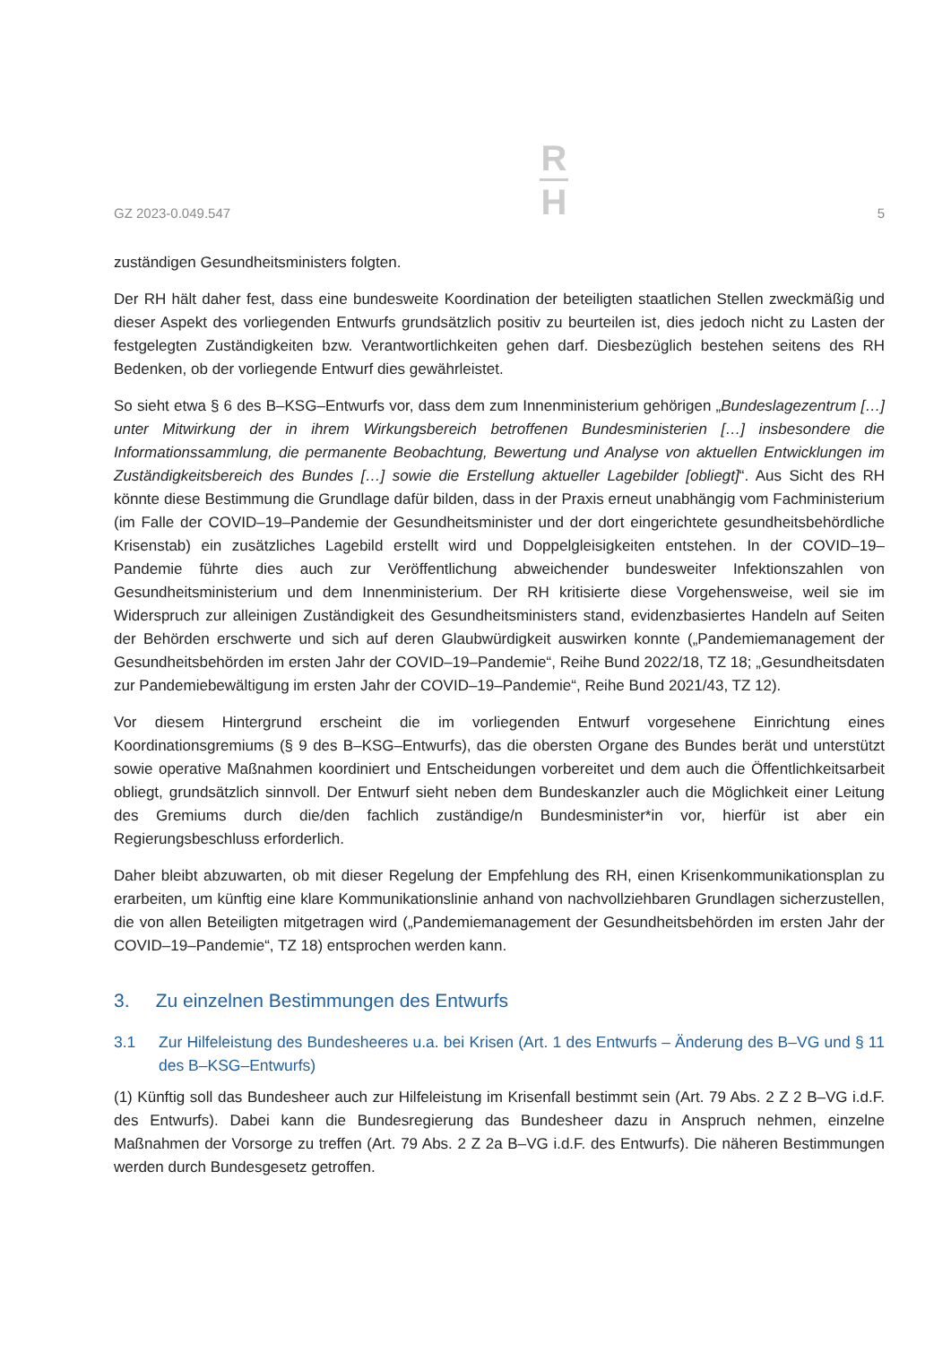GZ 2023-0.049.547
R
H
5
zuständigen Gesundheitsministers folgten.
Der RH hält daher fest, dass eine bundesweite Koordination der beteiligten staatlichen Stellen zweckmäßig und dieser Aspekt des vorliegenden Entwurfs grundsätzlich positiv zu beurteilen ist, dies jedoch nicht zu Lasten der festgelegten Zuständigkeiten bzw. Verantwortlichkeiten gehen darf. Diesbezüglich bestehen seitens des RH Bedenken, ob der vorliegende Entwurf dies gewährleistet.
So sieht etwa § 6 des B–KSG–Entwurfs vor, dass dem zum Innenministerium gehörigen „Bundeslage­zentrum […] unter Mitwirkung der in ihrem Wirkungsbereich betroffenen Bundesministerien […] insbesondere die Informationssammlung, die permanente Beobachtung, Bewertung und Analyse von aktuellen Entwicklungen im Zuständigkeitsbereich des Bundes […] sowie die Erstellung aktueller Lage­bilder [obliegt]“. Aus Sicht des RH könnte diese Bestimmung die Grundlage dafür bilden, dass in der Praxis erneut unabhängig vom Fachministerium (im Falle der COVID–19–Pandemie der Gesundheitsminister und der dort eingerichtete gesundheitsbehördliche Krisenstab) ein zusätzliches Lagebild erstellt wird und Doppelgleisigkeiten entstehen. In der COVID–19–Pandemie führte dies auch zur Veröffentlichung abweichender bundesweiter Infektionszahlen von Gesundheitsministerium und dem Innenministerium. Der RH kritisierte diese Vorgehensweise, weil sie im Widerspruch zur alleinigen Zuständigkeit des Gesundheitsministers stand, evidenzbasiertes Handeln auf Seiten der Behörden erschwerte und sich auf deren Glaubwürdigkeit auswirken konnte („Pandemiemanagement der Gesundheitsbehörden im ersten Jahr der COVID–19–Pandemie“, Reihe Bund 2022/18, TZ 18; „Gesundheitsdaten zur Pandemiebewältigung im ersten Jahr der COVID–19–Pandemie“, Reihe Bund 2021/43, TZ 12).
Vor diesem Hintergrund erscheint die im vorliegenden Entwurf vorgesehene Einrichtung eines Koordinationsgremiums (§ 9 des B–KSG–Entwurfs), das die obersten Organe des Bundes berät und unterstützt sowie operative Maßnahmen koordiniert und Entscheidungen vorbereitet und dem auch die Öffentlichkeitsarbeit obliegt, grundsätzlich sinnvoll. Der Entwurf sieht neben dem Bundeskanzler auch die Möglichkeit einer Leitung des Gremiums durch die/den fachlich zuständige/n Bundesminister*in vor, hierfür ist aber ein Regierungsbeschluss erforderlich.
Daher bleibt abzuwarten, ob mit dieser Regelung der Empfehlung des RH, einen Krisenkommunikations­plan zu erarbeiten, um künftig eine klare Kommunikationslinie anhand von nachvollziehbaren Grundlagen sicherzustellen, die von allen Beteiligten mitgetragen wird („Pandemiemanagement der Gesundheitsbehörden im ersten Jahr der COVID–19–Pandemie“, TZ 18) entsprochen werden kann.
3. Zu einzelnen Bestimmungen des Entwurfs
3.1 Zur Hilfeleistung des Bundesheeres u.a. bei Krisen (Art. 1 des Entwurfs – Änderung des B–VG und § 11 des B–KSG–Entwurfs)
(1) Künftig soll das Bundesheer auch zur Hilfeleistung im Krisenfall bestimmt sein (Art. 79 Abs. 2 Z 2 B–VG i.d.F. des Entwurfs). Dabei kann die Bundesregierung das Bundesheer dazu in Anspruch nehmen, einzelne Maßnahmen der Vorsorge zu treffen (Art. 79 Abs. 2 Z 2a B–VG i.d.F. des Entwurfs). Die näheren Bestimmungen werden durch Bundesgesetz getroffen.